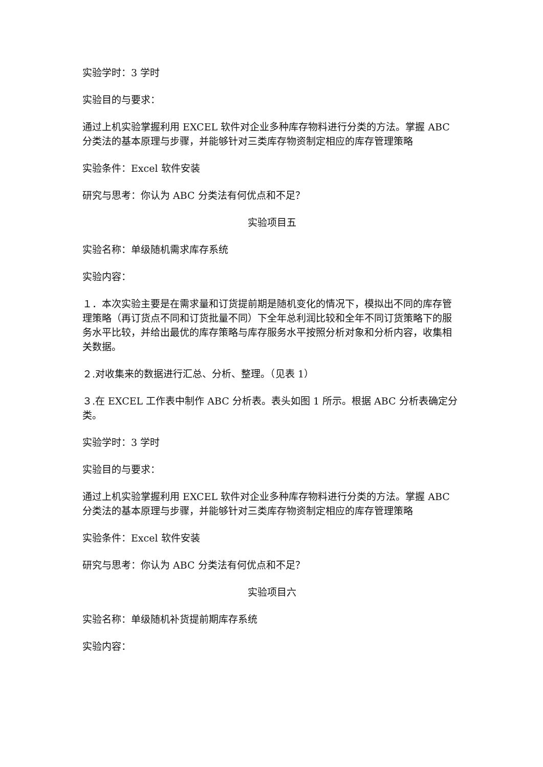实验学时：3 学时
实验目的与要求：
通过上机实验掌握利用 EXCEL 软件对企业多种库存物料进行分类的方法。掌握 ABC 分类法的基本原理与步骤，并能够针对三类库存物资制定相应的库存管理策略
实验条件：Excel 软件安装
研究与思考：你认为 ABC 分类法有何优点和不足？
实验项目五
实验名称：单级随机需求库存系统
实验内容：
１．本次实验主要是在需求量和订货提前期是随机变化的情况下，模拟出不同的库存管理策略（再订货点不同和订货批量不同）下全年总利润比较和全年不同订货策略下的服务水平比较，并给出最优的库存策略与库存服务水平按照分析对象和分析内容，收集相关数据。
２.对收集来的数据进行汇总、分析、整理。（见表 1）
３.在 EXCEL 工作表中制作 ABC 分析表。表头如图 1 所示。根据 ABC 分析表确定分类。
实验学时：3 学时
实验目的与要求：
通过上机实验掌握利用 EXCEL 软件对企业多种库存物料进行分类的方法。掌握 ABC 分类法的基本原理与步骤，并能够针对三类库存物资制定相应的库存管理策略
实验条件：Excel 软件安装
研究与思考：你认为 ABC 分类法有何优点和不足？
实验项目六
实验名称：单级随机补货提前期库存系统
实验内容：